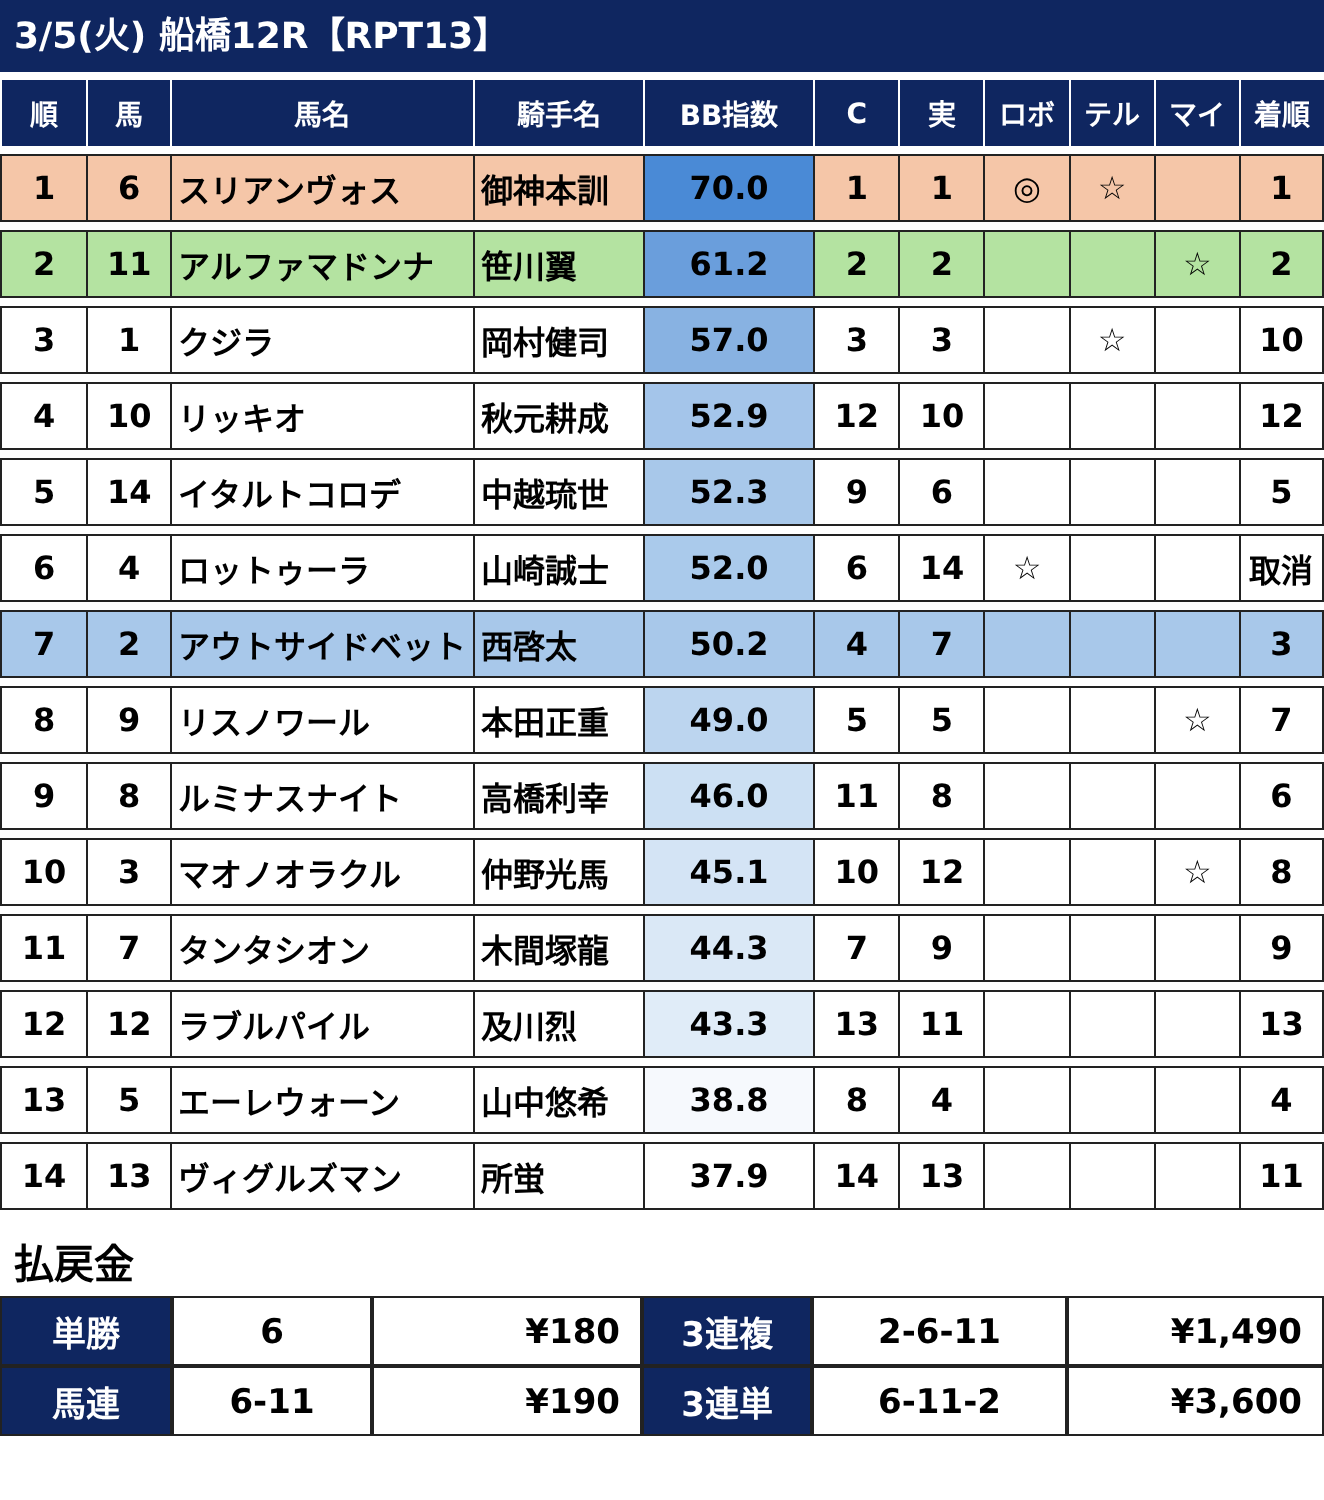3/5(火) 船橋12R【RPT13】
| 順 | 馬 | 馬名 | 騎手名 | BB指数 | C | 実 | ロボ | テル | マイ | 着順 |
| --- | --- | --- | --- | --- | --- | --- | --- | --- | --- | --- |
| 1 | 6 | スリアンヴォス | 御神本訓 | 70.0 | 1 | 1 | ◎ | ☆ | | 1 |
| 2 | 11 | アルファマドンナ | 笹川翼 | 61.2 | 2 | 2 | | | ☆ | 2 |
| 3 | 1 | クジラ | 岡村健司 | 57.0 | 3 | 3 | | ☆ | | 10 |
| 4 | 10 | リッキオ | 秋元耕成 | 52.9 | 12 | 10 | | | | 12 |
| 5 | 14 | イタルトコロデ | 中越琉世 | 52.3 | 9 | 6 | | | | 5 |
| 6 | 4 | ロットゥーラ | 山崎誠士 | 52.0 | 6 | 14 | ☆ | | | 取消 |
| 7 | 2 | アウトサイドベット | 西啓太 | 50.2 | 4 | 7 | | | | 3 |
| 8 | 9 | リスノワール | 本田正重 | 49.0 | 5 | 5 | | | ☆ | 7 |
| 9 | 8 | ルミナスナイト | 高橋利幸 | 46.0 | 11 | 8 | | | | 6 |
| 10 | 3 | マオノオラクル | 仲野光馬 | 45.1 | 10 | 12 | | | ☆ | 8 |
| 11 | 7 | タンタシオン | 木間塚龍 | 44.3 | 7 | 9 | | | | 9 |
| 12 | 12 | ラブルパイル | 及川烈 | 43.3 | 13 | 11 | | | | 13 |
| 13 | 5 | エーレウォーン | 山中悠希 | 38.8 | 8 | 4 | | | | 4 |
| 14 | 13 | ヴィグルズマン | 所蛍 | 37.9 | 14 | 13 | | | | 11 |
払戻金
| 単勝 | 6 | ¥180 | 3連複 | 2-6-11 | ¥1,490 |
| 馬連 | 6-11 | ¥190 | 3連単 | 6-11-2 | ¥3,600 |